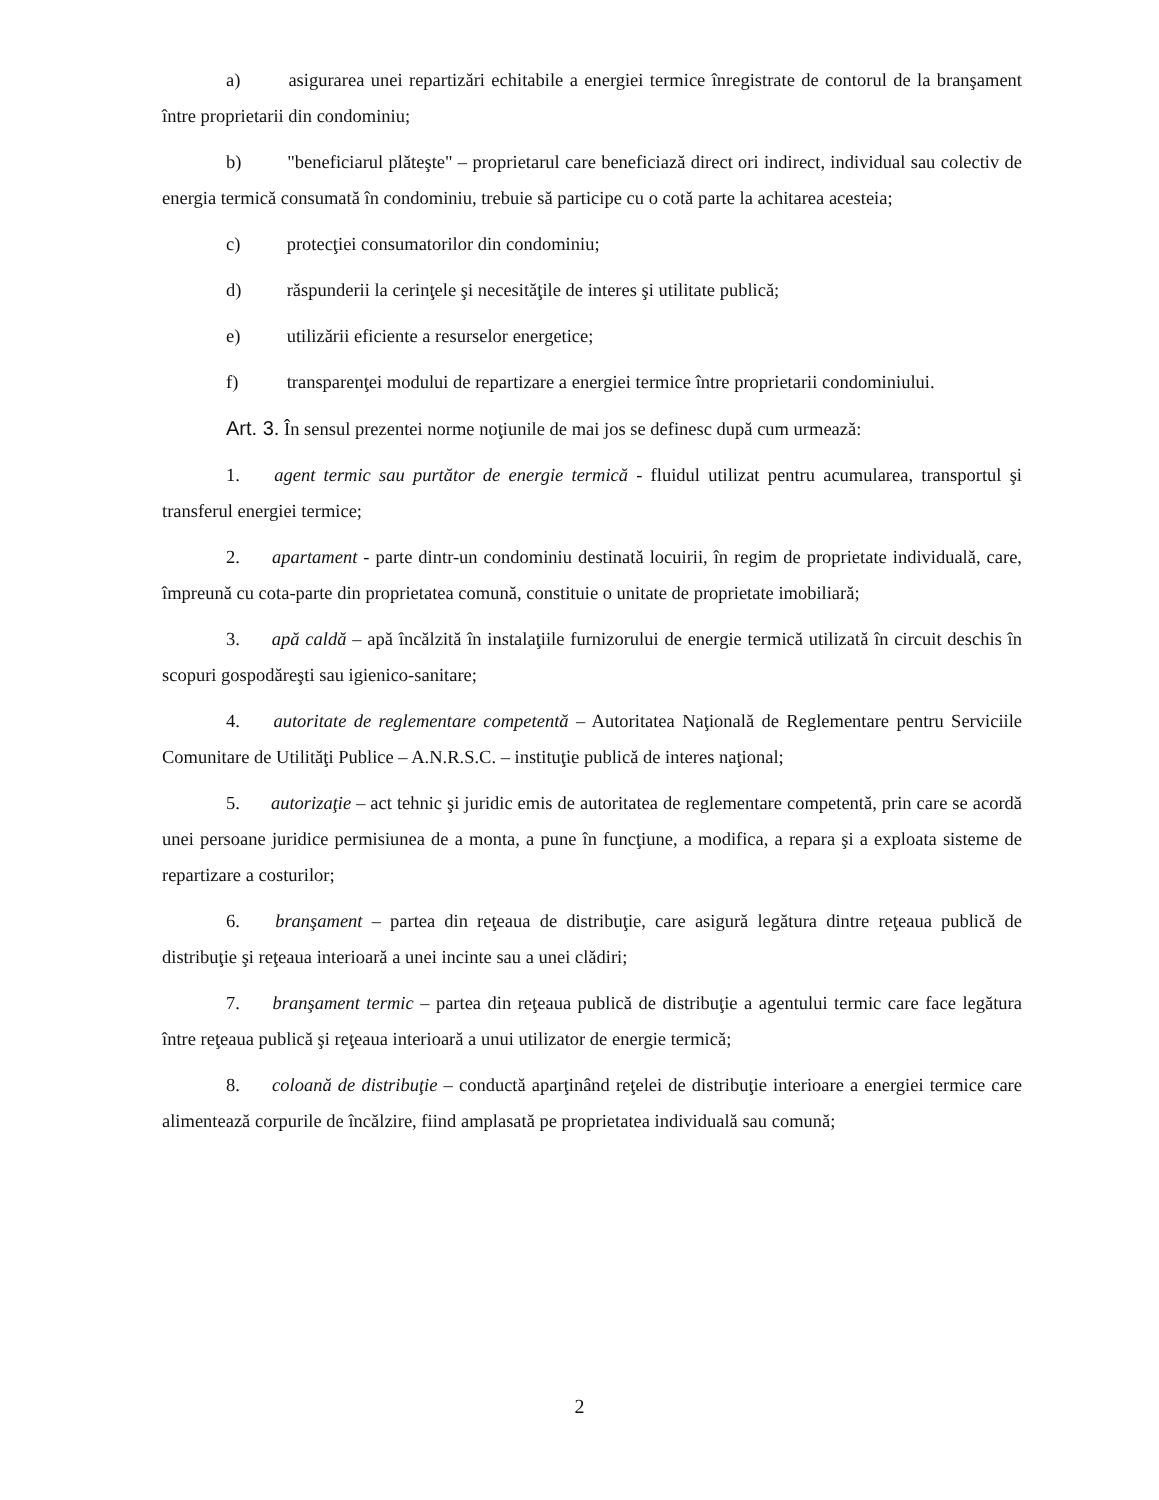a) asigurarea unei repartizări echitabile a energiei termice înregistrate de contorul de la branşament între proprietarii din condominiu;
b) "beneficiarul plăteşte" – proprietarul care beneficiază direct ori indirect, individual sau colectiv de energia termică consumată în condominiu, trebuie să participe cu o cotă parte la achitarea acesteia;
c) protecţiei consumatorilor din condominiu;
d) răspunderii la cerinţele şi necesităţile de interes şi utilitate publică;
e) utilizării eficiente a resurselor energetice;
f) transparenţei modului de repartizare a energiei termice între proprietarii condominiului.
Art. 3. În sensul prezentei norme noţiunile de mai jos se definesc după cum urmează:
1. agent termic sau purtător de energie termică - fluidul utilizat pentru acumularea, transportul şi transferul energiei termice;
2. apartament - parte dintr-un condominiu destinată locuirii, în regim de proprietate individuală, care, împreună cu cota-parte din proprietatea comună, constituie o unitate de proprietate imobiliară;
3. apă caldă – apă încălzită în instalaţiile furnizorului de energie termică utilizată în circuit deschis în scopuri gospodăreşti sau igienico-sanitare;
4. autoritate de reglementare competentă – Autoritatea Naţională de Reglementare pentru Serviciile Comunitare de Utilităţi Publice – A.N.R.S.C. – instituţie publică de interes naţional;
5. autorizaţie – act tehnic şi juridic emis de autoritatea de reglementare competentă, prin care se acordă unei persoane juridice permisiunea de a monta, a pune în funcţiune, a modifica, a repara şi a exploata sisteme de repartizare a costurilor;
6. branşament – partea din reţeaua de distribuţie, care asigură legătura dintre reţeaua publică de distribuţie şi reţeaua interioară a unei incinte sau a unei clădiri;
7. branşament termic – partea din reţeaua publică de distribuţie a agentului termic care face legătura între reţeaua publică şi reţeaua interioară a unui utilizator de energie termică;
8. coloană de distribuţie – conductă aparţinând reţelei de distribuţie interioare a energiei termice care alimentează corpurile de încălzire, fiind amplasată pe proprietatea individuală sau comună;
2